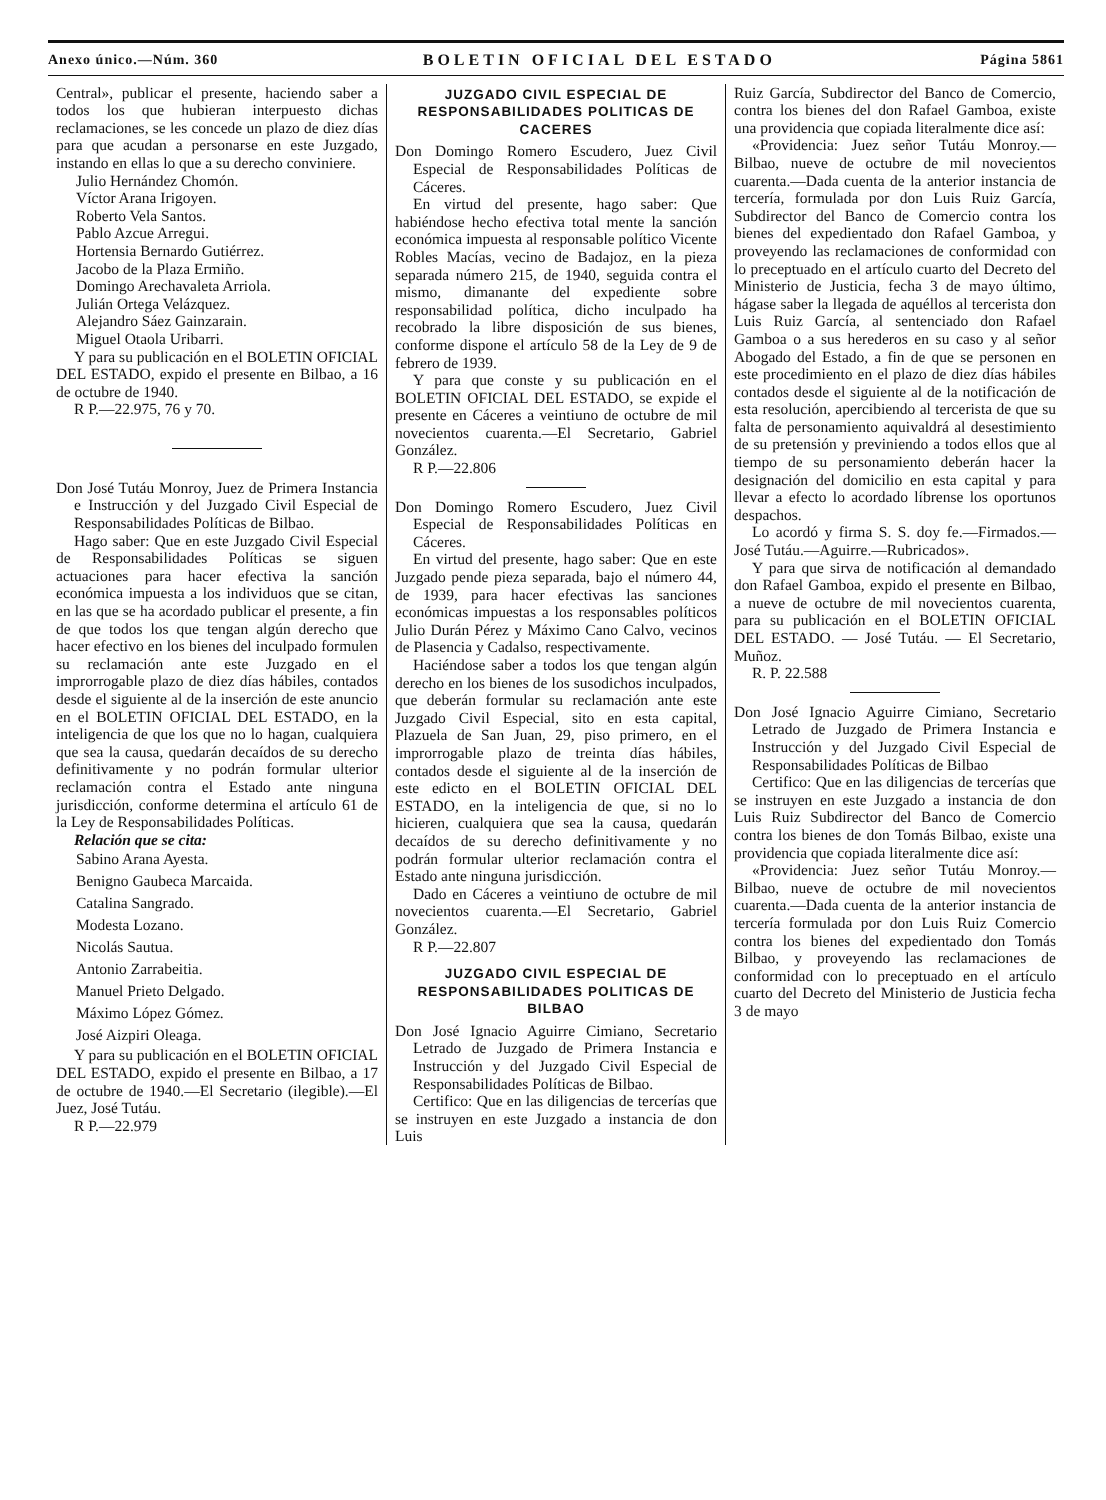Anexo único.—Núm. 360 BOLETIN OFICIAL DEL ESTADO Página 5861
Central», publicar el presente, haciendo saber a todos los que hubieran interpuesto dichas reclamaciones, se les concede un plazo de diez días para que acudan a personarse en este Juzgado, instando en ellas lo que a su derecho conviniere.
Julio Hernández Chomón.
Víctor Arana Irigoyen.
Roberto Vela Santos.
Pablo Azcue Arregui.
Hortensia Bernardo Gutiérrez.
Jacobo de la Plaza Ermiño.
Domingo Arechavaleta Arriola.
Julián Ortega Velázquez.
Alejandro Sáez Gainzarain.
Miguel Otaola Uribarri.
Y para su publicación en el BOLETIN OFICIAL DEL ESTADO, expido el presente en Bilbao, a 16 de octubre de 1940.
R P.—22.975, 76 y 70.
Don José Tutáu Monroy, Juez de Primera Instancia e Instrucción y del Juzgado Civil Especial de Responsabilidades Políticas de Bilbao.
Hago saber: Que en este Juzgado Civil Especial de Responsabilidades Políticas se siguen actuaciones para hacer efectiva la sanción económica impuesta a los individuos que se citan, en las que se ha acordado publicar el presente, a fin de que todos los que tengan algún derecho que hacer efectivo en los bienes del inculpado formulen su reclamación ante este Juzgado en el improrrogable plazo de diez días hábiles, contados desde el siguiente al de la inserción de este anuncio en el BOLETIN OFICIAL DEL ESTADO, en la inteligencia de que los que no lo hagan, cualquiera que sea la causa, quedarán decaídos de su derecho definitivamente y no podrán formular ulterior reclamación contra el Estado ante ninguna jurisdicción, conforme determina el artículo 61 de la Ley de Responsabilidades Políticas.
Relación que se cita:
Sabino Arana Ayesta.
Benigno Gaubeca Marcaida.
Catalina Sangrado.
Modesta Lozano.
Nicolás Sautua.
Antonio Zarrabeitia.
Manuel Prieto Delgado.
Máximo López Gómez.
José Aizpiri Oleaga.
Y para su publicación en el BOLETIN OFICIAL DEL ESTADO, expido el presente en Bilbao, a 17 de octubre de 1940.—El Secretario (ilegible).—El Juez, José Tutáu.
R P.—22.979
JUZGADO CIVIL ESPECIAL DE RESPONSABILIDADES POLITICAS DE CACERES
Don Domingo Romero Escudero, Juez Civil Especial de Responsabilidades Políticas de Cáceres.
En virtud del presente, hago saber: Que habiéndose hecho efectiva total mente la sanción económica impuesta al responsable político Vicente Robles Macías, vecino de Badajoz, en la pieza separada número 215, de 1940, seguida contra el mismo, dimanante del expediente sobre responsabilidad política, dicho inculpado ha recobrado la libre disposición de sus bienes, conforme dispone el artículo 58 de la Ley de 9 de febrero de 1939.
Y para que conste y su publicación en el BOLETIN OFICIAL DEL ESTADO, se expide el presente en Cáceres a veintiuno de octubre de mil novecientos cuarenta.—El Secretario, Gabriel González.
R P.—22.806
Don Domingo Romero Escudero, Juez Civil Especial de Responsabilidades Políticas en Cáceres.
En virtud del presente, hago saber: Que en este Juzgado pende pieza separada, bajo el número 44, de 1939, para hacer efectivas las sanciones económicas impuestas a los responsables políticos Julio Durán Pérez y Máximo Cano Calvo, vecinos de Plasencia y Cadalso, respectivamente.
Haciéndose saber a todos los que tengan algún derecho en los bienes de los susodichos inculpados, que deberán formular su reclamación ante este Juzgado Civil Especial, sito en esta capital, Plazuela de San Juan, 29, piso primero, en el improrrogable plazo de treinta días hábiles, contados desde el siguiente al de la inserción de este edicto en el BOLETIN OFICIAL DEL ESTADO, en la inteligencia de que, si no lo hicieren, cualquiera que sea la causa, quedarán decaídos de su derecho definitivamente y no podrán formular ulterior reclamación contra el Estado ante ninguna jurisdicción.
Dado en Cáceres a veintiuno de octubre de mil novecientos cuarenta.—El Secretario, Gabriel González.
R P.—22.807
JUZGADO CIVIL ESPECIAL DE RESPONSABILIDADES POLITICAS DE BILBAO
Don José Ignacio Aguirre Cimiano, Secretario Letrado de Juzgado de Primera Instancia e Instrucción y del Juzgado Civil Especial de Responsabilidades Políticas de Bilbao.
Certifico: Que en las diligencias de tercerías que se instruyen en este Juzgado a instancia de don Luis
Ruiz García, Subdirector del Banco de Comercio, contra los bienes del don Rafael Gamboa, existe una providencia que copiada literalmente dice así:
«Providencia: Juez señor Tutáu Monroy.—Bilbao, nueve de octubre de mil novecientos cuarenta.—Dada cuenta de la anterior instancia de tercería, formulada por don Luis Ruiz García, Subdirector del Banco de Comercio contra los bienes del expedientado don Rafael Gamboa, y proveyendo las reclamaciones de conformidad con lo preceptuado en el artículo cuarto del Decreto del Ministerio de Justicia, fecha 3 de mayo último, hágase saber la llegada de aquéllos al tercerista don Luis Ruiz García, al sentenciado don Rafael Gamboa o a sus herederos en su caso y al señor Abogado del Estado, a fin de que se personen en este procedimiento en el plazo de diez días hábiles contados desde el siguiente al de la notificación de esta resolución, apercibiendo al tercerista de que su falta de personamiento aquivaldrá al desestimiento de su pretensión y previniendo a todos ellos que al tiempo de su personamiento deberán hacer la designación del domicilio en esta capital y para llevar a efecto lo acordado líbrense los oportunos despachos.
Lo acordó y firma S. S. doy fe.—Firmados.— José Tutáu.—Aguirre.—Rubricados».
Y para que sirva de notificación al demandado don Rafael Gamboa, expido el presente en Bilbao, a nueve de octubre de mil novecientos cuarenta, para su publicación en el BOLETIN OFICIAL DEL ESTADO. — José Tutáu. — El Secretario, Muñoz.
R. P. 22.588
Don José Ignacio Aguirre Cimiano, Secretario Letrado de Juzgado de Primera Instancia e Instrucción y del Juzgado Civil Especial de Responsabilidades Políticas de Bilbao
Certifico: Que en las diligencias de tercerías que se instruyen en este Juzgado a instancia de don Luis Ruiz Subdirector del Banco de Comercio contra los bienes de don Tomás Bilbao, existe una providencia que copiada literalmente dice así:
«Providencia: Juez señor Tutáu Monroy.—Bilbao, nueve de octubre de mil novecientos cuarenta.—Dada cuenta de la anterior instancia de tercería formulada por don Luis Ruiz Comercio contra los bienes del expedientado don Tomás Bilbao, y proveyendo las reclamaciones de conformidad con lo preceptuado en el artículo cuarto del Decreto del Ministerio de Justicia fecha 3 de mayo